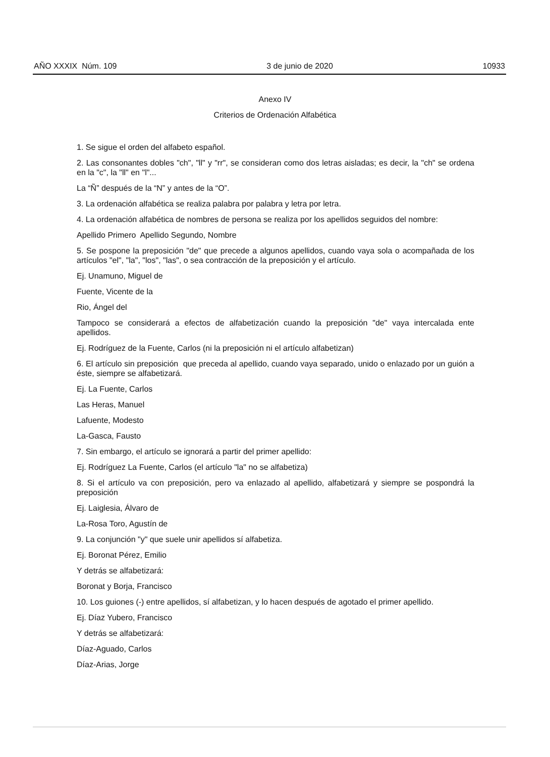AÑO XXXIX Núm. 109 3 de junio de 2020 10933
Anexo IV
Criterios de Ordenación Alfabética
1. Se sigue el orden del alfabeto español.
2. Las consonantes dobles "ch", "ll" y "rr", se consideran como dos letras aisladas; es decir, la "ch" se ordena en la "c", la "ll" en "l"...
La “Ñ” después de la “N” y antes de la “O”.
3. La ordenación alfabética se realiza palabra por palabra y letra por letra.
4. La ordenación alfabética de nombres de persona se realiza por los apellidos seguidos del nombre:
Apellido Primero Apellido Segundo, Nombre
5. Se pospone la preposición "de" que precede a algunos apellidos, cuando vaya sola o acompañada de los artículos "el", "la", "los", "las", o sea contracción de la preposición y el artículo.
Ej. Unamuno, Miguel de
Fuente, Vicente de la
Rio, Ángel del
Tampoco se considerará a efectos de alfabetización cuando la preposición "de" vaya intercalada ente apellidos.
Ej. Rodríguez de la Fuente, Carlos (ni la preposición ni el artículo alfabetizan)
6. El artículo sin preposición que preceda al apellido, cuando vaya separado, unido o enlazado por un guión a éste, siempre se alfabetizará.
Ej. La Fuente, Carlos
Las Heras, Manuel
Lafuente, Modesto
La-Gasca, Fausto
7. Sin embargo, el artículo se ignorará a partir del primer apellido:
Ej. Rodríguez La Fuente, Carlos (el artículo "la" no se alfabetiza)
8. Si el artículo va con preposición, pero va enlazado al apellido, alfabetizará y siempre se pospondrá la preposición
Ej. Laiglesia, Álvaro de
La-Rosa Toro, Agustín de
9. La conjunción "y" que suele unir apellidos sí alfabetiza.
Ej. Boronat Pérez, Emilio
Y detrás se alfabetizará:
Boronat y Borja, Francisco
10. Los guiones (-) entre apellidos, sí alfabetizan, y lo hacen después de agotado el primer apellido.
Ej. Díaz Yubero, Francisco
Y detrás se alfabetizará:
Díaz-Aguado, Carlos
Díaz-Arias, Jorge